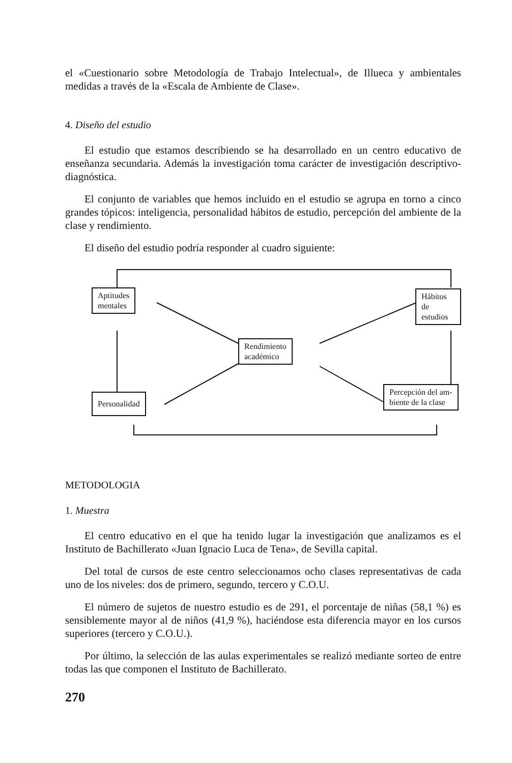el «Cuestionario sobre Metodología de Trabajo Intelectual», de Illueca y ambientales medidas a través de la «Escala de Ambiente de Clase».
4. Diseño del estudio
El estudio que estamos describiendo se ha desarrollado en un centro educativo de enseñanza secundaria. Además la investigación toma carácter de investigación descriptivo-diagnóstica.
El conjunto de variables que hemos incluido en el estudio se agrupa en torno a cinco grandes tópicos: inteligencia, personalidad hábitos de estudio, percepción del ambiente de la clase y rendimiento.
El diseño del estudio podría responder al cuadro siguiente:
Aptitudes
mentales
Hábitos de
estudios
Rendimiento
académico
Personalidad
Percepción del am-
biente de la clase
METODOLOGIA
1. Muestra
El centro educativo en el que ha tenido lugar la investigación que analizamos es el Instituto de Bachillerato «Juan Ignacio Luca de Tena», de Sevilla capital.
Del total de cursos de este centro seleccionamos ocho clases representativas de cada uno de los niveles: dos de primero, segundo, tercero y C.O.U.
El número de sujetos de nuestro estudio es de 291, el porcentaje de niñas (58,1 %) es sensiblemente mayor al de niños (41,9 %), haciéndose esta diferencia mayor en los cursos superiores (tercero y C.O.U.).
Por último, la selección de las aulas experimentales se realizó mediante sorteo de entre todas las que componen el Instituto de Bachillerato.
270